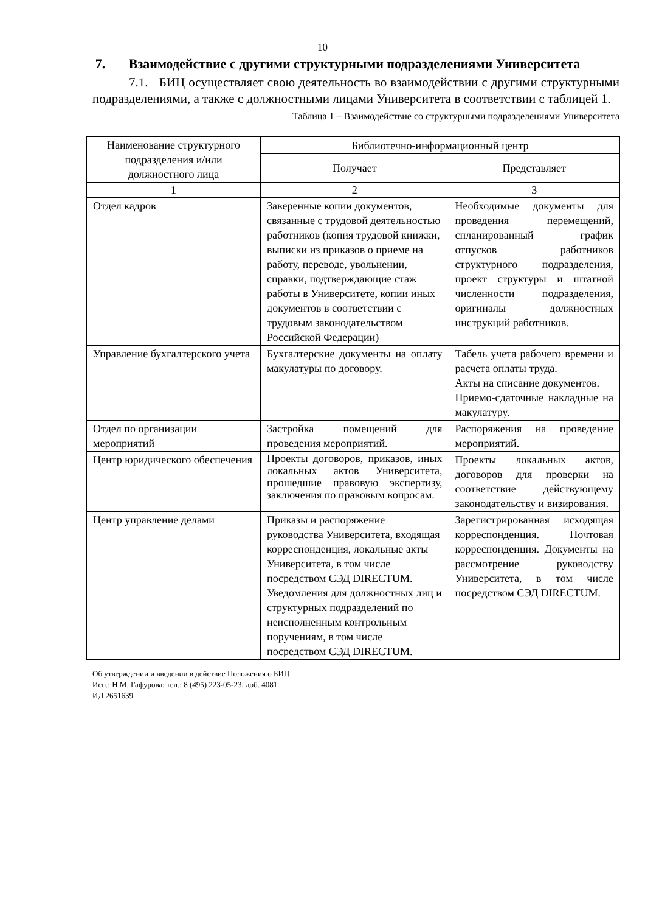10
7. Взаимодействие с другими структурными подразделениями Университета
7.1. БИЦ осуществляет свою деятельность во взаимодействии с другими структурными подразделениями, а также с должностными лицами Университета в соответствии с таблицей 1.
Таблица 1 – Взаимодействие со структурными подразделениями Университета
| Наименование структурного подразделения и/или должностного лица | Библиотечно-информационный центр | |
| --- | --- | --- |
| | Получает | Представляет |
| 1 | 2 | 3 |
| Отдел кадров | Заверенные копии документов, связанные с трудовой деятельностью работников (копия трудовой книжки, выписки из приказов о приеме на работу, переводе, увольнении, справки, подтверждающие стаж работы в Университете, копии иных документов в соответствии с трудовым законодательством Российской Федерации) | Необходимые документы для проведения перемещений, спланированный график отпусков работников структурного подразделения, проект структуры и штатной численности подразделения, оригиналы должностных инструкций работников. |
| Управление бухгалтерского учета | Бухгалтерские документы на оплату макулатуры по договору. | Табель учета рабочего времени и расчета оплаты труда. Акты на списание документов. Приемо-сдаточные накладные на макулатуру. |
| Отдел по организации мероприятий | Застройка помещений для проведения мероприятий. | Распоряжения на проведение мероприятий. |
| Центр юридического обеспечения | Проекты договоров, приказов, иных локальных актов Университета, прошедшие правовую экспертизу, заключения по правовым вопросам. | Проекты локальных актов, договоров для проверки на соответствие действующему законодательству и визирования. |
| Центр управление делами | Приказы и распоряжение руководства Университета, входящая корреспонденция, локальные акты Университета, в том числе посредством СЭД DIRECTUM. Уведомления для должностных лиц и структурных подразделений по неисполненным контрольным поручениям, в том числе посредством СЭД DIRECTUM. | Зарегистрированная исходящая корреспонденция. Почтовая корреспонденция. Документы на рассмотрение руководству Университета, в том числе посредством СЭД DIRECTUM. |
Об утверждении и введении в действие Положения о БИЦ
Исп.: Н.М. Гафурова; тел.: 8 (495) 223-05-23, доб. 4081
ИД 2651639